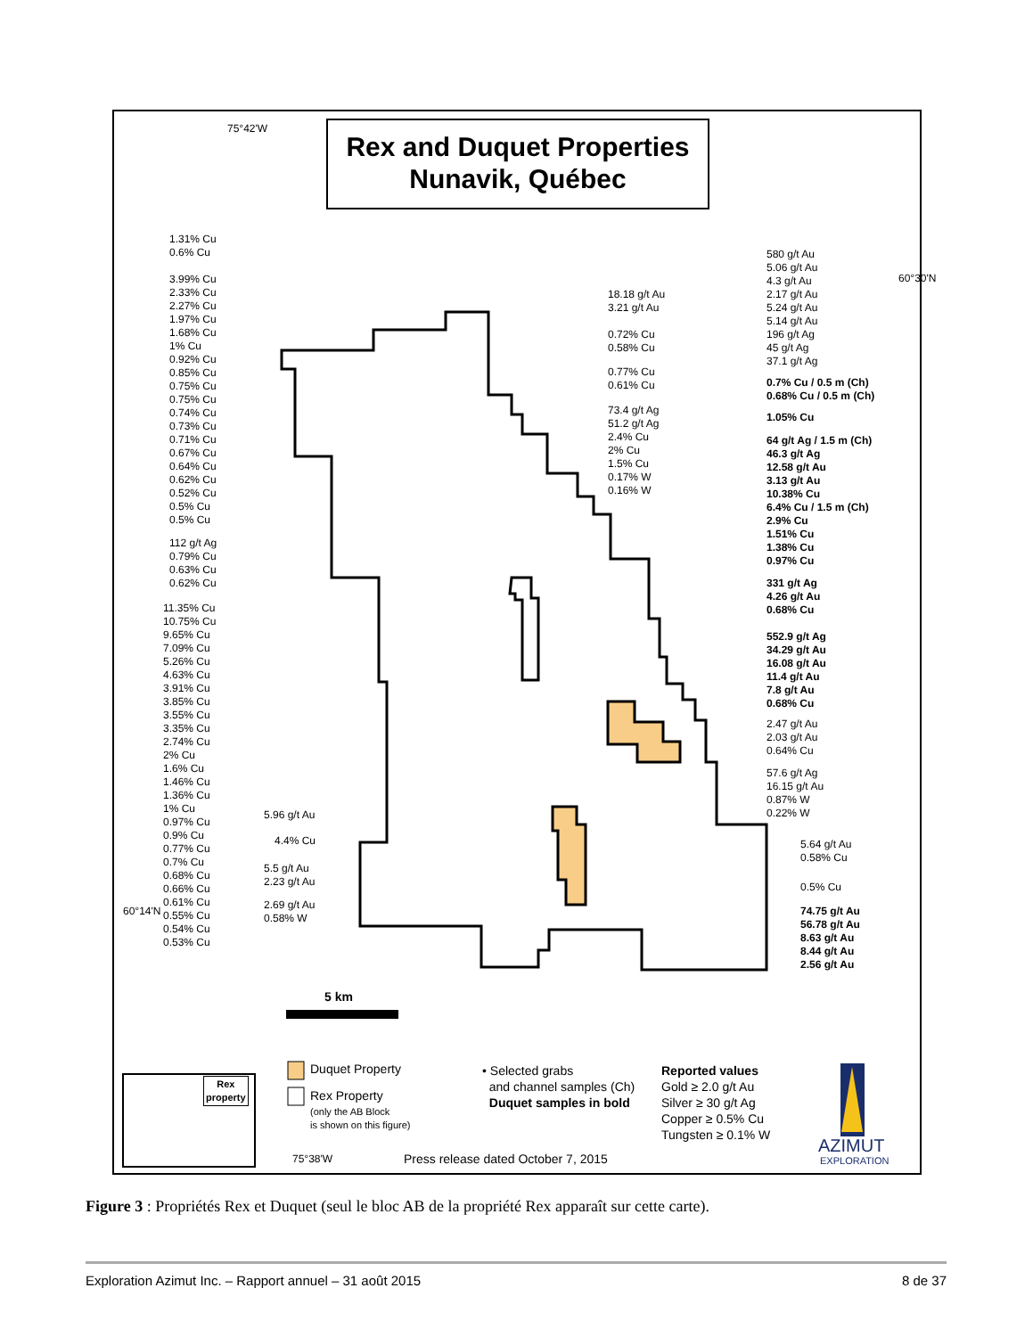75°42'W
Rex and Duquet Properties
Nunavik, Québec
1.31% Cu
0.6% Cu
3.99% Cu
2.33% Cu
2.27% Cu
1.97% Cu
1.68% Cu
1% Cu
0.92% Cu
0.85% Cu
0.75% Cu
0.75% Cu
0.74% Cu
0.73% Cu
0.71% Cu
0.67% Cu
0.64% Cu
0.62% Cu
0.52% Cu
0.5% Cu
0.5% Cu
112 g/t Ag
0.79% Cu
0.63% Cu
0.62% Cu
11.35% Cu
10.75% Cu
9.65% Cu
7.09% Cu
5.26% Cu
4.63% Cu
3.91% Cu
3.85% Cu
3.55% Cu
3.35% Cu
2.74% Cu
2% Cu
1.6% Cu
1.46% Cu
1.36% Cu
1% Cu
0.97% Cu
0.9% Cu
0.77% Cu
0.7% Cu
0.68% Cu
0.66% Cu
0.61% Cu
0.55% Cu
0.54% Cu
0.53% Cu
60°14'N
18.18 g/t Au
3.21 g/t Au
0.72% Cu
0.58% Cu
0.77% Cu
0.61% Cu
73.4 g/t Ag
51.2 g/t Ag
2.4% Cu
2% Cu
1.5% Cu
0.17% W
0.16% W
580 g/t Au
5.06 g/t Au
4.3 g/t Au
2.17 g/t Au
5.24 g/t Au
5.14 g/t Au
196 g/t Ag
45 g/t Ag
37.1 g/t Ag
60°30'N
0.7% Cu / 0.5 m (Ch)
0.68% Cu / 0.5 m (Ch)
1.05% Cu
64 g/t Ag / 1.5 m (Ch)
46.3 g/t Ag
12.58 g/t Au
3.13 g/t Au
10.38% Cu
6.4% Cu / 1.5 m (Ch)
2.9% Cu
1.51% Cu
1.38% Cu
0.97% Cu
331 g/t Ag
4.26 g/t Au
0.68% Cu
552.9 g/t Ag
34.29 g/t Au
16.08 g/t Au
11.4 g/t Au
7.8 g/t Au
0.68% Cu
2.47 g/t Au
2.03 g/t Au
0.64% Cu
57.6 g/t Ag
16.15 g/t Au
0.87% W
0.22% W
5.64 g/t Au
0.58% Cu
0.5% Cu
74.75 g/t Au
56.78 g/t Au
8.63 g/t Au
8.44 g/t Au
2.56 g/t Au
5.96 g/t Au
4.4% Cu
5.5 g/t Au
2.23 g/t Au
2.69 g/t Au
0.58% W
5 km
Rex
property
Duquet Property
Rex Property
(only the AB Block
is shown on this figure)
• Selected grabs
and channel samples (Ch)
Duquet samples in bold
Reported values
Gold ≥ 2.0 g/t Au
Silver ≥ 30 g/t Ag
Copper ≥ 0.5% Cu
Tungsten ≥ 0.1% W
AZIMUT
EXPLORATION
75°38'W
Press release dated October 7, 2015
Figure 3 : Propriétés Rex et Duquet (seul le bloc AB de la propriété Rex apparaît sur cette carte).
Exploration Azimut Inc. – Rapport annuel – 31 août 2015 8 de 37